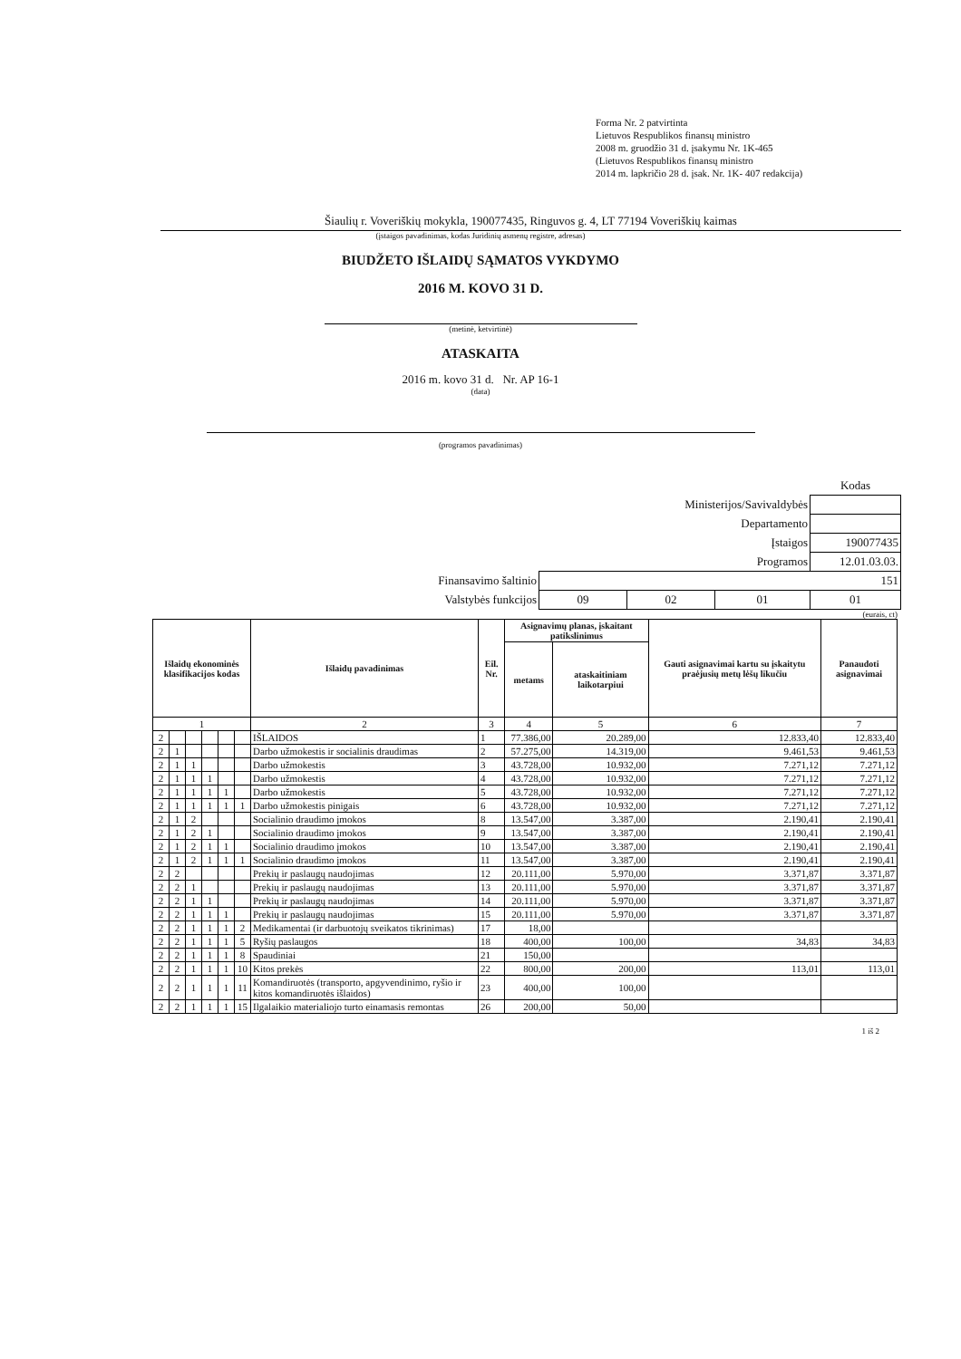Forma Nr. 2 patvirtinta
Lietuvos Respublikos finansų ministro
2008 m. gruodžio 31 d. įsakymu Nr. 1K-465
(Lietuvos Respublikos finansų ministro
2014 m. lapkričio 28 d. įsak. Nr. 1K- 407 redakcija)
Šiaulių r. Voveriškių mokykla, 190077435, Ringuvos g. 4, LT 77194 Voveriškių kaimas
(įstaigos pavadinimas, kodas Juridinių asmenų registre, adresas)
BIUDŽETO IŠLAIDŲ SĄMATOS VYKDYMO
2016 M. KOVO 31 D.
(metinė, ketvirtinė)
ATASKAITA
2016 m. kovo 31 d. Nr. AP 16-1
(data)
(programos pavadinimas)
| | | | | | Kodas |
| Ministerijos/Savivaldybės | | | | | |
| Departamento | | | | | |
| Įstaigos | | | | | 190077435 |
| Programos | | | | 12.01.03.03. | |
| Finansavimo šaltinio | 151 | | | | |
| Valstybės funkcijos | 09 | 02 | 01 | 01 | |
(eurais, ct)
| Išlaidų ekonominės klasifikacijos kodas | | | | | | Išlaidų pavadinimas | Eil. Nr. | Asignavimų planas, įskaitant patikslinimus | | Gauti asignavimai kartu su įskaitytu praėjusių metų lėšų likučiu | Panaudoti asignavimai |
| --- | --- | --- | --- | --- | --- | --- | --- | --- | --- | --- | --- |
| | | | | | | | | metams | ataskaitiniam laikotarpiui | | |
| 1 | | | | | | 2 | 3 | 4 | 5 | 6 | 7 |
| 2 | | | | | | IŠLAIDOS | 1 | 77.386,00 | 20.289,00 | 12.833,40 | 12.833,40 |
| 2 | 1 | | | | | Darbo užmokestis ir socialinis draudimas | 2 | 57.275,00 | 14.319,00 | 9.461,53 | 9.461,53 |
| 2 | 1 | 1 | | | | Darbo užmokestis | 3 | 43.728,00 | 10.932,00 | 7.271,12 | 7.271,12 |
| 2 | 1 | 1 | 1 | | | Darbo užmokestis | 4 | 43.728,00 | 10.932,00 | 7.271,12 | 7.271,12 |
| 2 | 1 | 1 | 1 | 1 | | Darbo užmokestis | 5 | 43.728,00 | 10.932,00 | 7.271,12 | 7.271,12 |
| 2 | 1 | 1 | 1 | 1 | 1 | Darbo užmokestis pinigais | 6 | 43.728,00 | 10.932,00 | 7.271,12 | 7.271,12 |
| 2 | 1 | 2 | | | | Socialinio draudimo įmokos | 8 | 13.547,00 | 3.387,00 | 2.190,41 | 2.190,41 |
| 2 | 1 | 2 | 1 | | | Socialinio draudimo įmokos | 9 | 13.547,00 | 3.387,00 | 2.190,41 | 2.190,41 |
| 2 | 1 | 2 | 1 | 1 | | Socialinio draudimo įmokos | 10 | 13.547,00 | 3.387,00 | 2.190,41 | 2.190,41 |
| 2 | 1 | 2 | 1 | 1 | 1 | Socialinio draudimo įmokos | 11 | 13.547,00 | 3.387,00 | 2.190,41 | 2.190,41 |
| 2 | 2 | | | | | Prekių ir paslaugų naudojimas | 12 | 20.111,00 | 5.970,00 | 3.371,87 | 3.371,87 |
| 2 | 2 | 1 | | | | Prekių ir paslaugų naudojimas | 13 | 20.111,00 | 5.970,00 | 3.371,87 | 3.371,87 |
| 2 | 2 | 1 | 1 | | | Prekių ir paslaugų naudojimas | 14 | 20.111,00 | 5.970,00 | 3.371,87 | 3.371,87 |
| 2 | 2 | 1 | 1 | 1 | | Prekių ir paslaugų naudojimas | 15 | 20.111,00 | 5.970,00 | 3.371,87 | 3.371,87 |
| 2 | 2 | 1 | 1 | 1 | 2 | Medikamentai (ir darbuotojų sveikatos tikrinimas) | 17 | 18,00 | | | |
| 2 | 2 | 1 | 1 | 1 | 5 | Ryšių paslaugos | 18 | 400,00 | 100,00 | 34,83 | 34,83 |
| 2 | 2 | 1 | 1 | 1 | 8 | Spaudiniai | 21 | 150,00 | | | |
| 2 | 2 | 1 | 1 | 1 | 10 | Kitos prekės | 22 | 800,00 | 200,00 | 113,01 | 113,01 |
| 2 | 2 | 1 | 1 | 1 | 11 | Komandiruotės (transporto, apgyvendinimo, ryšio ir kitos komandiruotės išlaidos) | 23 | 400,00 | 100,00 | | |
| 2 | 2 | 1 | 1 | 1 | 15 | Ilgalaikio materialiojo turto einamasis remontas | 26 | 200,00 | 50,00 | | |
1 iš 2